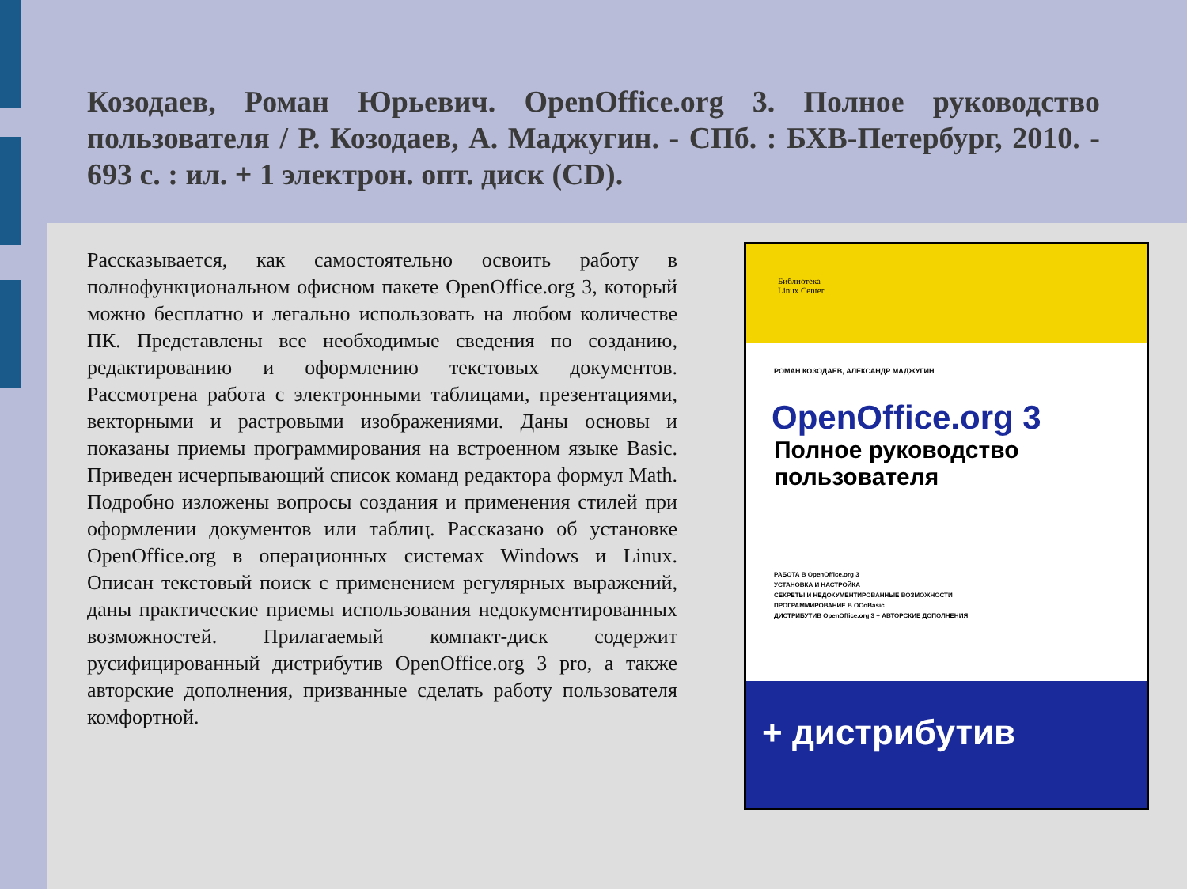Козодаев, Роман Юрьевич. OpenOffice.org 3. Полное руководство пользователя / Р. Козодаев, А. Маджугин. - СПб. : БХВ-Петербург, 2010. - 693 с. : ил. + 1 электрон. опт. диск (CD).
Рассказывается, как самостоятельно освоить работу в полнофункциональном офисном пакете OpenOffice.org 3, который можно бесплатно и легально использовать на любом количестве ПК. Представлены все необходимые сведения по созданию, редактированию и оформлению текстовых документов. Рассмотрена работа с электронными таблицами, презентациями, векторными и растровыми изображениями. Даны основы и показаны приемы программирования на встроенном языке Basic. Приведен исчерпывающий список команд редактора формул Math. Подробно изложены вопросы создания и применения стилей при оформлении документов или таблиц. Рассказано об установке OpenOffice.org в операционных системах Windows и Linux. Описан текстовый поиск с применением регулярных выражений, даны практические приемы использования недокументированных возможностей. Прилагаемый компакт-диск содержит русифицированный дистрибутив OpenOffice.org 3 pro, а также авторские дополнения, призванные сделать работу пользователя комфортной.
Библиотека
Linux Center
РОМАН КОЗОДАЕВ, АЛЕКСАНДР МАДЖУГИН
OpenOffice.org 3
Полное руководство пользователя
РАБОТА В OpenOffice.org 3
УСТАНОВКА И НАСТРОЙКА
СЕКРЕТЫ И НЕДОКУМЕНТИРОВАННЫЕ ВОЗМОЖНОСТИ
ПРОГРАММИРОВАНИЕ В OOoBasic
ДИСТРИБУТИВ OpenOffice.org 3 + АВТОРСКИЕ ДОПОЛНЕНИЯ
+ дистрибутив